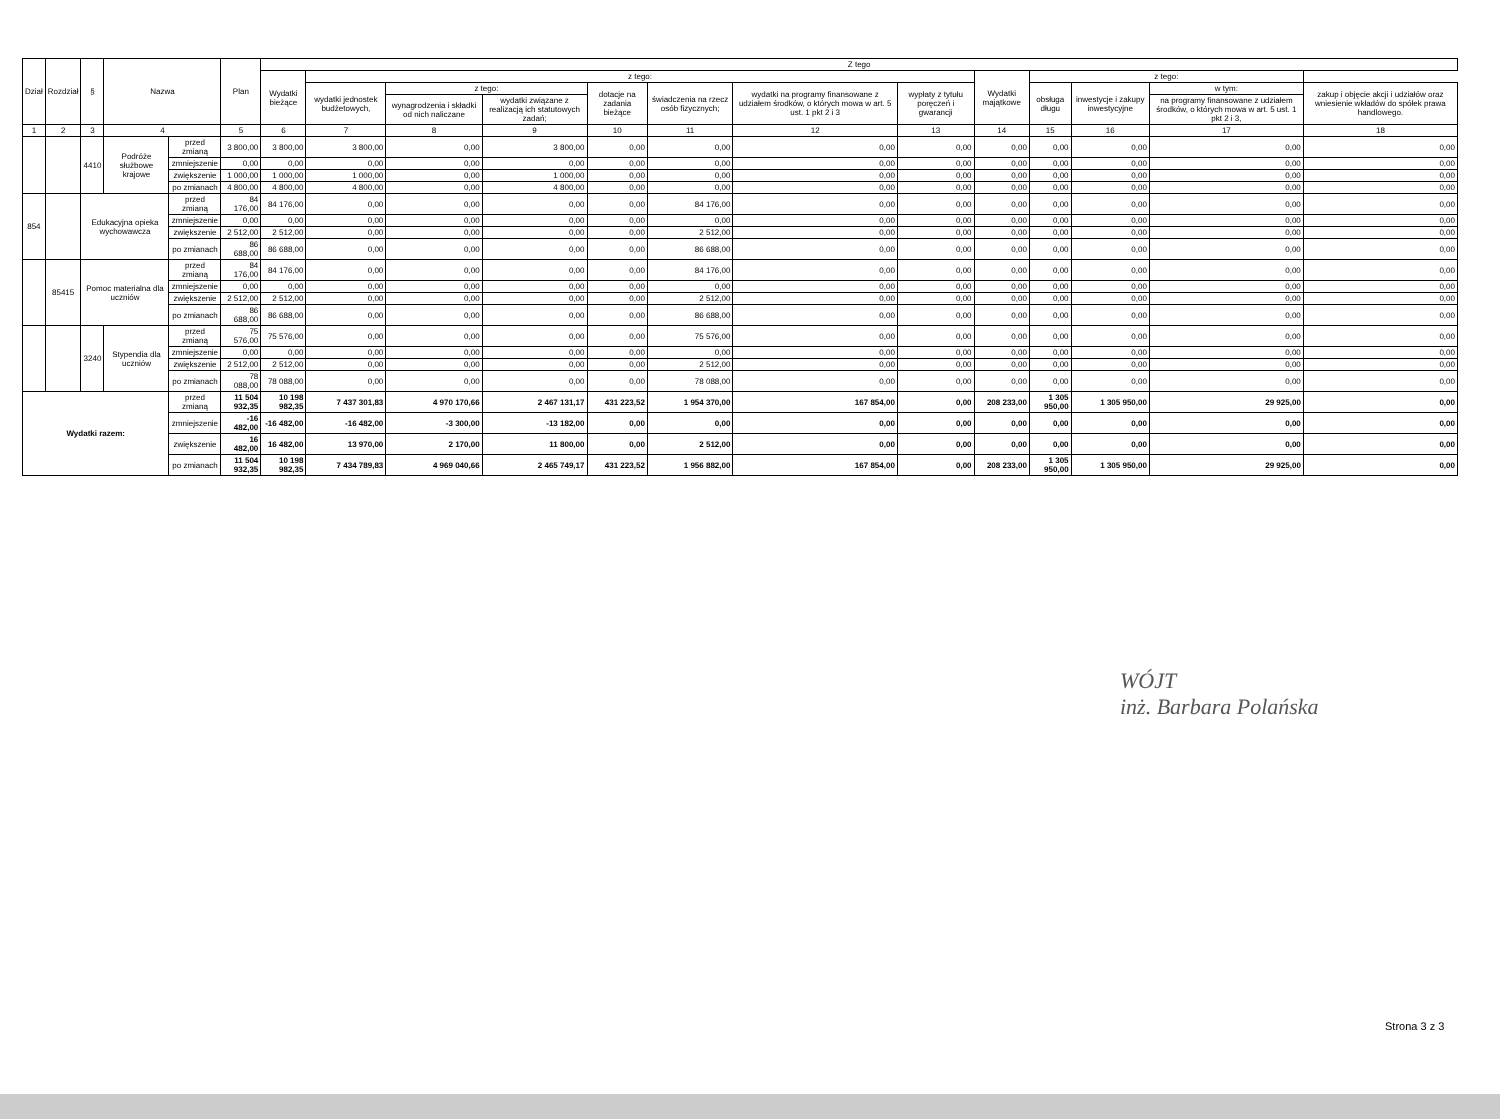| Dział | Rozdział | § | Nazwa | | Plan | Z tego | | | | | | | | | | | | |
| --- | --- | --- | --- | --- | --- | --- | --- | --- | --- | --- | --- | --- | --- | --- | --- | --- | --- | --- |
| | | | | | | Wydatki bieżące | z tego: | | | | | | | Wydatki majątkowe | z tego: | | | |
| | | | | | | | wydatki jednostek budżetowych, | z tego: | | dotacje na zadania bieżące | świadczenia na rzecz osób fizycznych; | wydatki na programy finansowane z udziałem środków, o których mowa w art. 5 ust. 1 pkt 2 i 3 | wypłaty z tytułu poręczeń i gwarancji | | obsługa długu | inwestycje i zakupy inwestycyjne | w tym: | zakup i objęcie akcji i udziałów oraz wniesienie wkładów do spółek prawa handlowego. |
| | | | | | | | | wynagrodzenia i składki od nich naliczane | wydatki związane z realizacją ich statutowych zadań; | | | | | | | | na programy finansowane z udziałem środków, o których mowa w art. 5 ust. 1 pkt 2 i 3, | |
| 1 | 2 | 3 | 4 | | 5 | 6 | 7 | 8 | 9 | 10 | 11 | 12 | 13 | 14 | 15 | 16 | 17 | 18 |
| | | 4410 | Podróże służbowe krajowe | przed zmianą | 3 800,00 | 3 800,00 | 3 800,00 | 0,00 | 3 800,00 | 0,00 | 0,00 | 0,00 | 0,00 | 0,00 | 0,00 | 0,00 | 0,00 | 0,00 |
| | | | | zmniejszenie | 0,00 | 0,00 | 0,00 | 0,00 | 0,00 | 0,00 | 0,00 | 0,00 | 0,00 | 0,00 | 0,00 | 0,00 | 0,00 | 0,00 |
| | | | | zwiększenie | 1 000,00 | 1 000,00 | 1 000,00 | 0,00 | 1 000,00 | 0,00 | 0,00 | 0,00 | 0,00 | 0,00 | 0,00 | 0,00 | 0,00 | 0,00 |
| | | | | po zmianach | 4 800,00 | 4 800,00 | 4 800,00 | 0,00 | 4 800,00 | 0,00 | 0,00 | 0,00 | 0,00 | 0,00 | 0,00 | 0,00 | 0,00 | 0,00 |
| 854 | | Edukacyjna opieka wychowawcza | | przed zmianą | 84 176,00 | 84 176,00 | 0,00 | 0,00 | 0,00 | 0,00 | 84 176,00 | 0,00 | 0,00 | 0,00 | 0,00 | 0,00 | 0,00 | 0,00 |
| | | | | zmniejszenie | 0,00 | 0,00 | 0,00 | 0,00 | 0,00 | 0,00 | 0,00 | 0,00 | 0,00 | 0,00 | 0,00 | 0,00 | 0,00 | 0,00 |
| | | | | zwiększenie | 2 512,00 | 2 512,00 | 0,00 | 0,00 | 0,00 | 0,00 | 2 512,00 | 0,00 | 0,00 | 0,00 | 0,00 | 0,00 | 0,00 | 0,00 |
| | | | | po zmianach | 86 688,00 | 86 688,00 | 0,00 | 0,00 | 0,00 | 0,00 | 86 688,00 | 0,00 | 0,00 | 0,00 | 0,00 | 0,00 | 0,00 | 0,00 |
| | 85415 | Pomoc materialna dla uczniów | | przed zmianą | 84 176,00 | 84 176,00 | 0,00 | 0,00 | 0,00 | 0,00 | 84 176,00 | 0,00 | 0,00 | 0,00 | 0,00 | 0,00 | 0,00 | 0,00 |
| | | | | zmniejszenie | 0,00 | 0,00 | 0,00 | 0,00 | 0,00 | 0,00 | 0,00 | 0,00 | 0,00 | 0,00 | 0,00 | 0,00 | 0,00 | 0,00 |
| | | | | zwiększenie | 2 512,00 | 2 512,00 | 0,00 | 0,00 | 0,00 | 0,00 | 2 512,00 | 0,00 | 0,00 | 0,00 | 0,00 | 0,00 | 0,00 | 0,00 |
| | | | | po zmianach | 86 688,00 | 86 688,00 | 0,00 | 0,00 | 0,00 | 0,00 | 86 688,00 | 0,00 | 0,00 | 0,00 | 0,00 | 0,00 | 0,00 | 0,00 |
| | | 3240 | Stypendia dla uczniów | przed zmianą | 75 576,00 | 75 576,00 | 0,00 | 0,00 | 0,00 | 0,00 | 75 576,00 | 0,00 | 0,00 | 0,00 | 0,00 | 0,00 | 0,00 | 0,00 |
| | | | | zmniejszenie | 0,00 | 0,00 | 0,00 | 0,00 | 0,00 | 0,00 | 0,00 | 0,00 | 0,00 | 0,00 | 0,00 | 0,00 | 0,00 | 0,00 |
| | | | | zwiększenie | 2 512,00 | 2 512,00 | 0,00 | 0,00 | 0,00 | 0,00 | 2 512,00 | 0,00 | 0,00 | 0,00 | 0,00 | 0,00 | 0,00 | 0,00 |
| | | | | po zmianach | 78 088,00 | 78 088,00 | 0,00 | 0,00 | 0,00 | 0,00 | 78 088,00 | 0,00 | 0,00 | 0,00 | 0,00 | 0,00 | 0,00 | 0,00 |
| Wydatki razem: | | | | przed zmianą | 11 504 932,35 | 10 198 982,35 | 7 437 301,83 | 4 970 170,66 | 2 467 131,17 | 431 223,52 | 1 954 370,00 | 167 854,00 | 0,00 | 208 233,00 | 1 305 950,00 | 1 305 950,00 | 29 925,00 | 0,00 |
| | | | | zmniejszenie | -16 482,00 | -16 482,00 | -16 482,00 | -3 300,00 | -13 182,00 | 0,00 | 0,00 | 0,00 | 0,00 | 0,00 | 0,00 | 0,00 | 0,00 | 0,00 |
| | | | | zwiększenie | 16 482,00 | 16 482,00 | 13 970,00 | 2 170,00 | 11 800,00 | 0,00 | 2 512,00 | 0,00 | 0,00 | 0,00 | 0,00 | 0,00 | 0,00 | 0,00 |
| | | | | po zmianach | 11 504 932,35 | 10 198 982,35 | 7 434 789,83 | 4 969 040,66 | 2 465 749,17 | 431 223,52 | 1 956 882,00 | 167 854,00 | 0,00 | 208 233,00 | 1 305 950,00 | 1 305 950,00 | 29 925,00 | 0,00 |
WÓJT
inż. Barbara Polańska
Strona 3 z 3